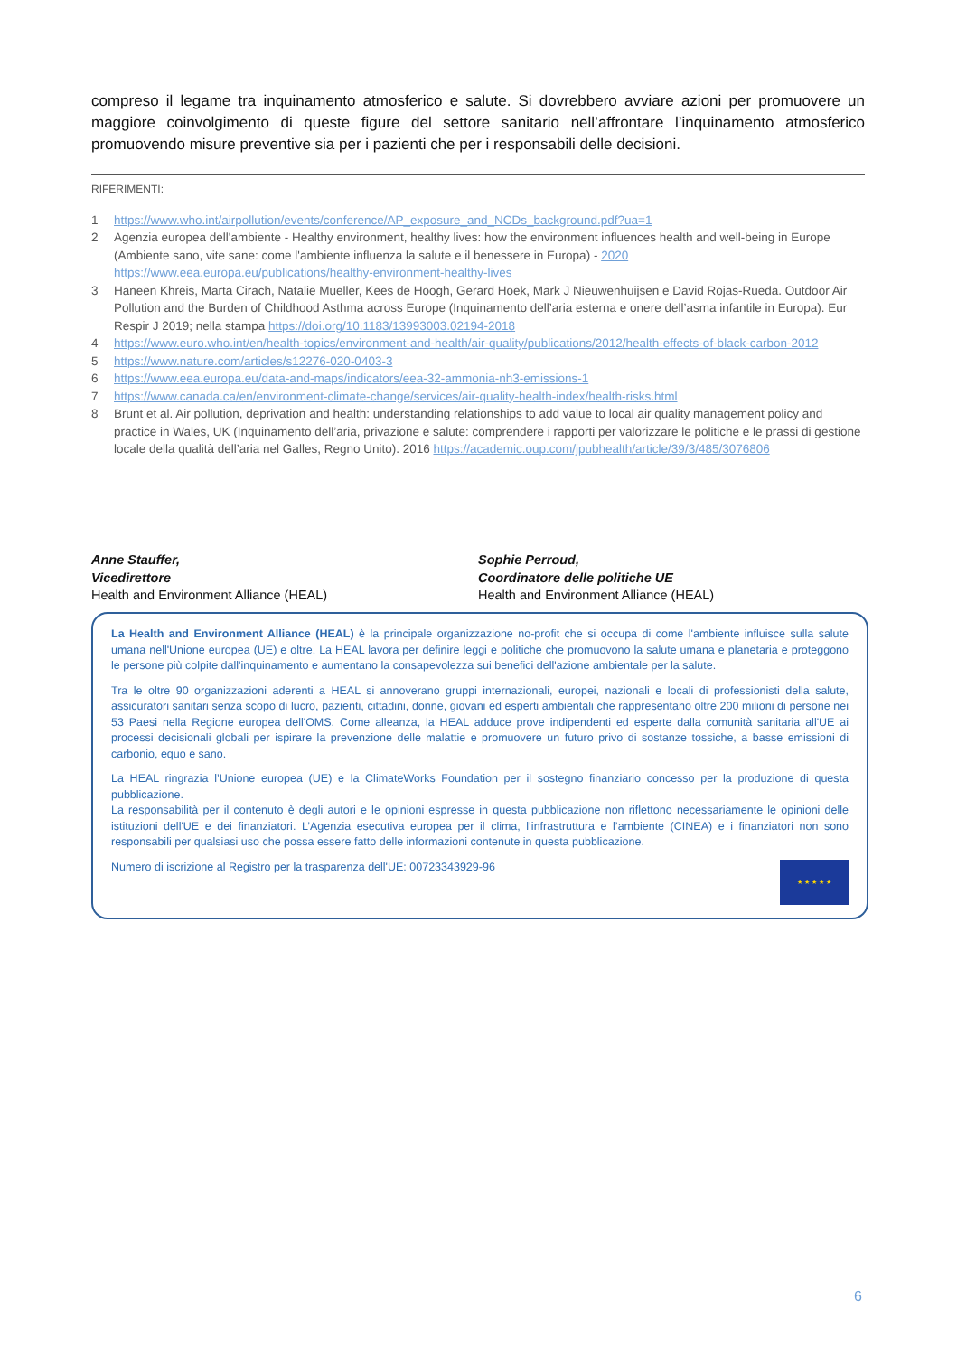compreso il legame tra inquinamento atmosferico e salute. Si dovrebbero avviare azioni per promuovere un maggiore coinvolgimento di queste figure del settore sanitario nell’affrontare l’inquinamento atmosferico promuovendo misure preventive sia per i pazienti che per i responsabili delle decisioni.
RIFERIMENTI:
1 https://www.who.int/airpollution/events/conference/AP_exposure_and_NCDs_background.pdf?ua=1
2 Agenzia europea dell'ambiente - Healthy environment, healthy lives: how the environment influences health and well-being in Europe (Ambiente sano, vite sane: come l'ambiente influenza la salute e il benessere in Europa) - 2020 https://www.eea.europa.eu/publications/healthy-environment-healthy-lives
3 Haneen Khreis, Marta Cirach, Natalie Mueller, Kees de Hoogh, Gerard Hoek, Mark J Nieuwenhuijsen e David Rojas-Rueda. Outdoor Air Pollution and the Burden of Childhood Asthma across Europe (Inquinamento dell’aria esterna e onere dell’asma infantile in Europa). Eur Respir J 2019; nella stampa https://doi.org/10.1183/13993003.02194-2018
4 https://www.euro.who.int/en/health-topics/environment-and-health/air-quality/publications/2012/health-effects-of-black-carbon-2012
5 https://www.nature.com/articles/s12276-020-0403-3
6 https://www.eea.europa.eu/data-and-maps/indicators/eea-32-ammonia-nh3-emissions-1
7 https://www.canada.ca/en/environment-climate-change/services/air-quality-health-index/health-risks.html
8 Brunt et al. Air pollution, deprivation and health: understanding relationships to add value to local air quality management policy and practice in Wales, UK (Inquinamento dell’aria, privazione e salute: comprendere i rapporti per valorizzare le politiche e le prassi di gestione locale della qualità dell’aria nel Galles, Regno Unito). 2016 https://academic.oup.com/jpubhealth/article/39/3/485/3076806
Anne Stauffer,
Vicedirettore
Health and Environment Alliance (HEAL)
Sophie Perroud,
Coordinatore delle politiche UE
Health and Environment Alliance (HEAL)
La Health and Environment Alliance (HEAL) è la principale organizzazione no-profit che si occupa di come l'ambiente influisce sulla salute umana nell'Unione europea (UE) e oltre. La HEAL lavora per definire leggi e politiche che promuovono la salute umana e planetaria e proteggono le persone più colpite dall'inquinamento e aumentano la consapevolezza sui benefici dell'azione ambientale per la salute.
Tra le oltre 90 organizzazioni aderenti a HEAL si annoverano gruppi internazionali, europei, nazionali e locali di professionisti della salute, assicuratori sanitari senza scopo di lucro, pazienti, cittadini, donne, giovani ed esperti ambientali che rappresentano oltre 200 milioni di persone nei 53 Paesi nella Regione europea dell'OMS. Come alleanza, la HEAL adduce prove indipendenti ed esperte dalla comunità sanitaria all'UE ai processi decisionali globali per ispirare la prevenzione delle malattie e promuovere un futuro privo di sostanze tossiche, a basse emissioni di carbonio, equo e sano.
La HEAL ringrazia l’Unione europea (UE) e la ClimateWorks Foundation per il sostegno finanziario concesso per la produzione di questa pubblicazione.
La responsabilità per il contenuto è degli autori e le opinioni espresse in questa pubblicazione non riflettono necessariamente le opinioni delle istituzioni dell'UE e dei finanziatori. L’Agenzia esecutiva europea per il clima, l’infrastruttura e l’ambiente (CINEA) e i finanziatori non sono responsabili per qualsiasi uso che possa essere fatto delle informazioni contenute in questa pubblicazione.
★ ★ ★ ★ ★
Numero di iscrizione al Registro per la trasparenza dell'UE: 00723343929-96
6